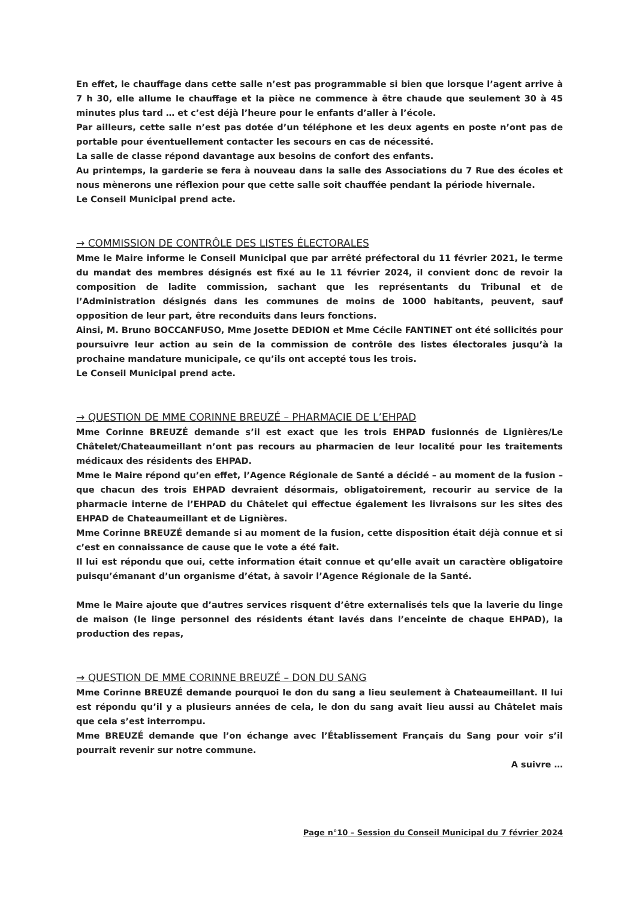En effet, le chauffage dans cette salle n’est pas programmable si bien que lorsque l’agent arrive à 7 h 30, elle allume le chauffage et la pièce ne commence à être chaude que seulement 30 à 45 minutes plus tard … et c’est déjà l’heure pour le enfants d’aller à l’école.
Par ailleurs, cette salle n’est pas dotée d’un téléphone et les deux agents en poste n’ont pas de portable pour éventuellement contacter les secours en cas de nécessité.
La salle de classe répond davantage aux besoins de confort des enfants.
Au printemps, la garderie se fera à nouveau dans la salle des Associations du 7 Rue des écoles et nous mènerons une réflexion pour que cette salle soit chauffée pendant la période hivernale.
Le Conseil Municipal prend acte.
→ COMMISSION DE CONTRÔLE DES LISTES ÉLECTORALES
Mme le Maire informe le Conseil Municipal que par arrêté préfectoral du 11 février 2021, le terme du mandat des membres désignés est fixé au le 11 février 2024, il convient donc de revoir la composition de ladite commission, sachant que les représentants du Tribunal et de l’Administration désignés dans les communes de moins de 1000 habitants, peuvent, sauf opposition de leur part, être reconduits dans leurs fonctions.
Ainsi, M. Bruno BOCCANFUSO, Mme Josette DEDION et Mme Cécile FANTINET ont été sollicités pour poursuivre leur action au sein de la commission de contrôle des listes électorales jusqu’à la prochaine mandature municipale, ce qu’ils ont accepté tous les trois.
Le Conseil Municipal prend acte.
→ QUESTION DE MME CORINNE BREUZÉ – PHARMACIE DE L’EHPAD
Mme Corinne BREUZÉ demande s’il est exact que les trois EHPAD fusionnés de Lignières/Le Châtelet/Chateaumeillant n’ont pas recours au pharmacien de leur localité pour les traitements médicaux des résidents des EHPAD.
Mme le Maire répond qu’en effet, l’Agence Régionale de Santé a décidé – au moment de la fusion – que chacun des trois EHPAD devraient désormais, obligatoirement, recourir au service de la pharmacie interne de l’EHPAD du Châtelet qui effectue également les livraisons sur les sites des EHPAD de Chateaumeillant et de Lignières.
Mme Corinne BREUZÉ demande si au moment de la fusion, cette disposition était déjà connue et si c’est en connaissance de cause que le vote a été fait.
Il lui est répondu que oui, cette information était connue et qu’elle avait un caractère obligatoire puisqu’émanant d’un organisme d’état, à savoir l’Agence Régionale de la Santé.
Mme le Maire ajoute que d’autres services risquent d’être externalisés tels que la laverie du linge de maison (le linge personnel des résidents étant lavés dans l’enceinte de chaque EHPAD), la production des repas,
→ QUESTION DE MME CORINNE BREUZÉ – DON DU SANG
Mme Corinne BREUZÉ demande pourquoi le don du sang a lieu seulement à Chateaumeillant. Il lui est répondu qu’il y a plusieurs années de cela, le don du sang avait lieu aussi au Châtelet mais que cela s’est interrompu.
Mme BREUZÉ demande que l’on échange avec l’Établissement Français du Sang pour voir s’il pourrait revenir sur notre commune.
A suivre …
Page n°10 – Session du Conseil Municipal du 7 février 2024